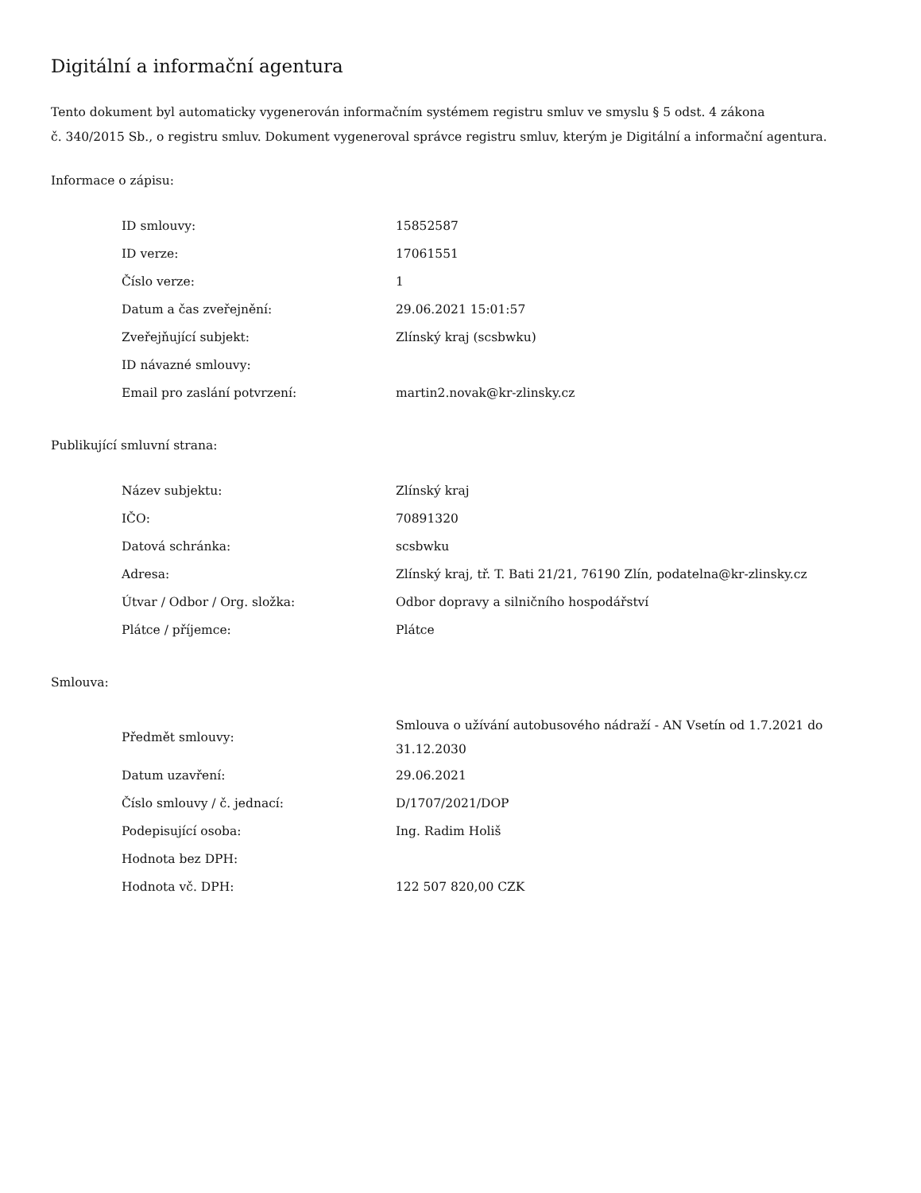Digitální a informační agentura
Tento dokument byl automaticky vygenerován informačním systémem registru smluv ve smyslu § 5 odst. 4 zákona
č. 340/2015 Sb., o registru smluv. Dokument vygeneroval správce registru smluv, kterým je Digitální a informační agentura.
Informace o zápisu:
| ID smlouvy: | 15852587 |
| ID verze: | 17061551 |
| Číslo verze: | 1 |
| Datum a čas zveřejnění: | 29.06.2021 15:01:57 |
| Zveřejňující subjekt: | Zlínský kraj (scsbwku) |
| ID návazné smlouvy: | |
| Email pro zaslání potvrzení: | martin2.novak@kr-zlinsky.cz |
Publikující smluvní strana:
| Název subjektu: | Zlínský kraj |
| IČO: | 70891320 |
| Datová schránka: | scsbwku |
| Adresa: | Zlínský kraj, tř. T. Bati 21/21, 76190 Zlín, podatelna@kr-zlinsky.cz |
| Útvar / Odbor / Org. složka: | Odbor dopravy a silničního hospodářství |
| Plátce / příjemce: | Plátce |
Smlouva:
| Předmět smlouvy: | Smlouva o užívání autobusového nádraží - AN Vsetín od 1.7.2021 do 31.12.2030 |
| Datum uzavření: | 29.06.2021 |
| Číslo smlouvy / č. jednací: | D/1707/2021/DOP |
| Podepisující osoba: | Ing. Radim Holiš |
| Hodnota bez DPH: | |
| Hodnota vč. DPH: | 122 507 820,00 CZK |